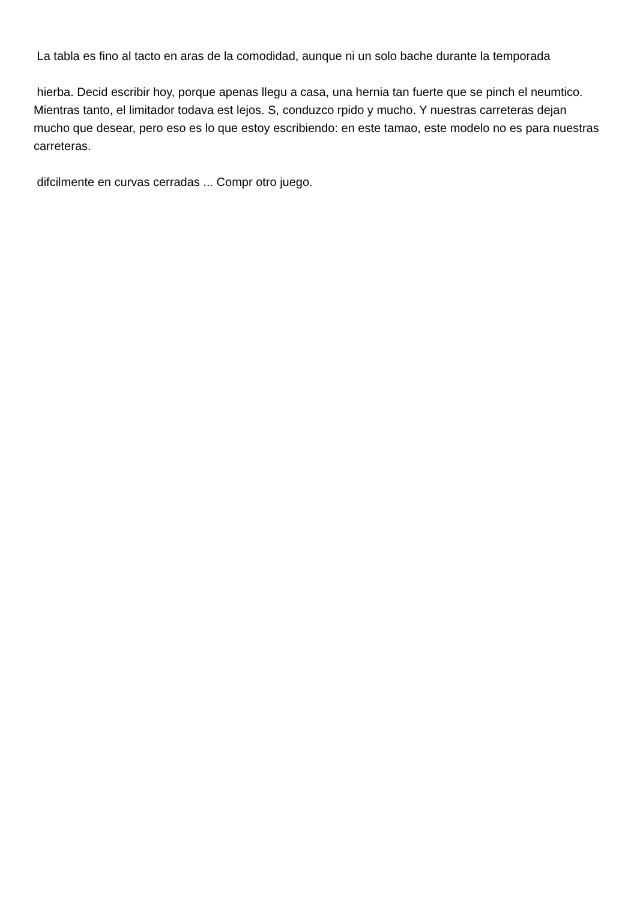La tabla es fino al tacto en aras de la comodidad, aunque ni un solo bache durante la temporada
hierba. Decid escribir hoy, porque apenas llegu a casa, una hernia tan fuerte que se pinch el neumtico. Mientras tanto, el limitador todava est lejos. S, conduzco rpido y mucho. Y nuestras carreteras dejan mucho que desear, pero eso es lo que estoy escribiendo: en este tamao, este modelo no es para nuestras carreteras.
difcilmente en curvas cerradas ... Compr otro juego.